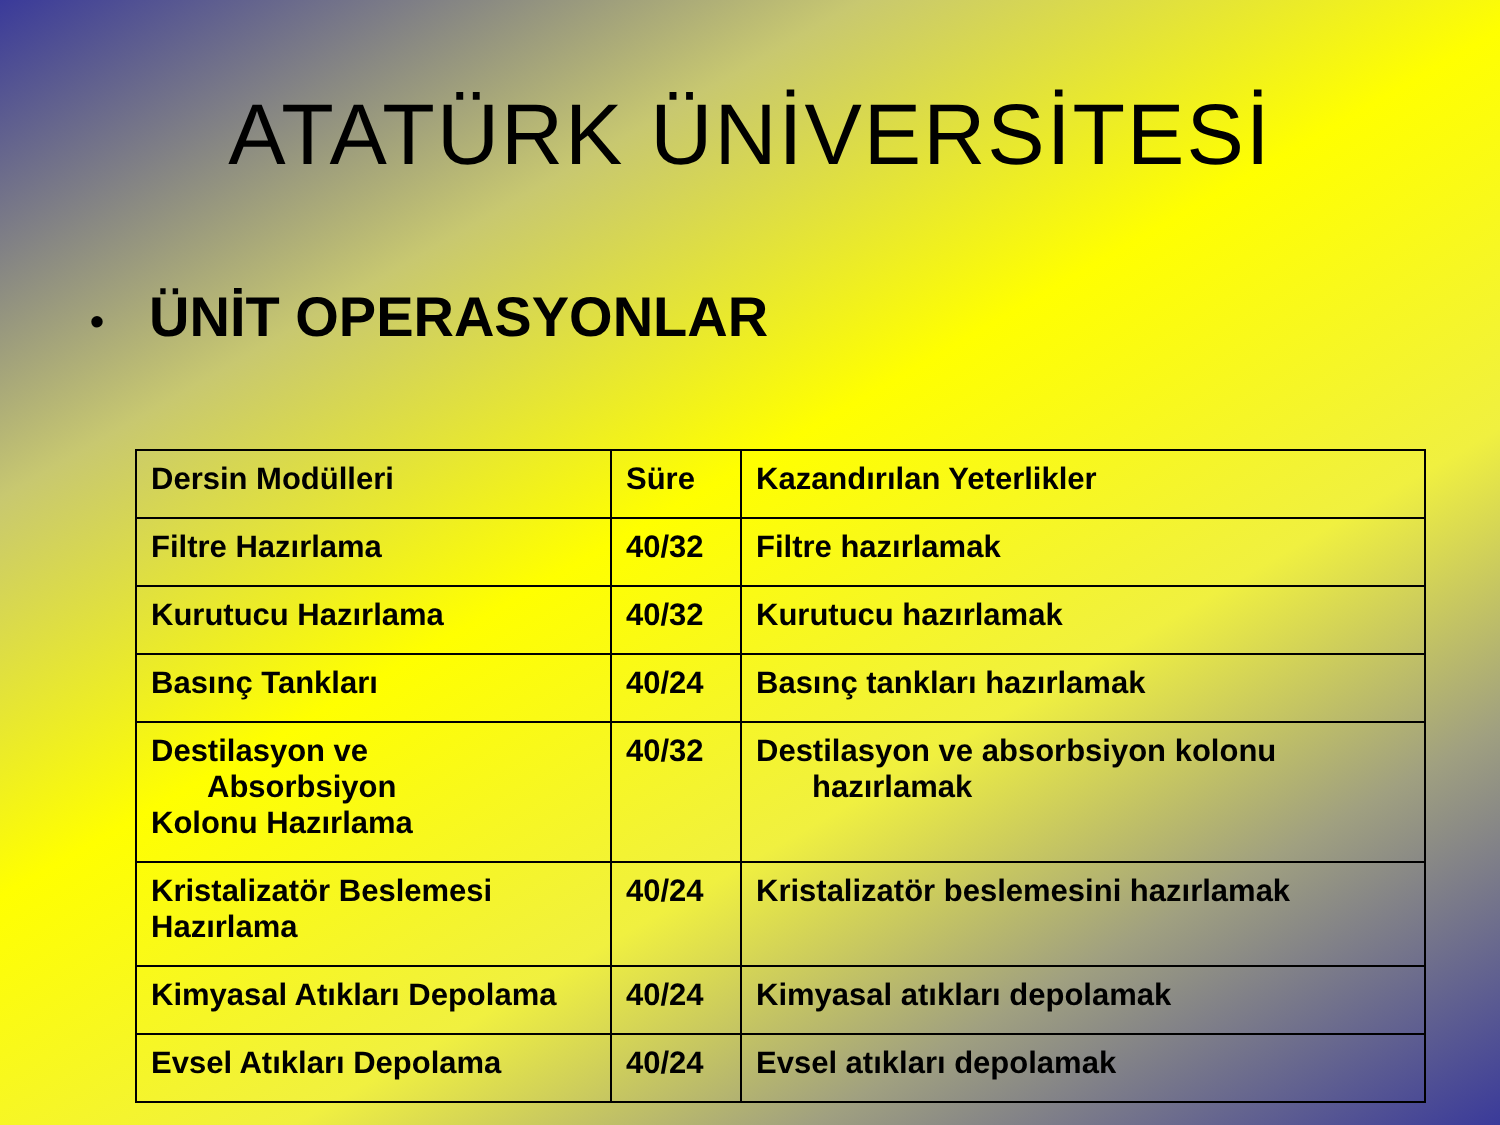ATATÜRK ÜNİVERSİTESİ
• ÜNİT OPERASYONLAR
| Dersin Modülleri | Süre | Kazandırılan Yeterlikler |
| Filtre Hazırlama | 40/32 | Filtre hazırlamak |
| Kurutucu Hazırlama | 40/32 | Kurutucu hazırlamak |
| Basınç Tankları | 40/24 | Basınç tankları hazırlamak |
| Destilasyon ve Absorbsiyon Kolonu Hazırlama | 40/32 | Destilasyon ve absorbsiyon kolonu hazırlamak |
| Kristalizatör Beslemesi Hazırlama | 40/24 | Kristalizatör beslemesini hazırlamak |
| Kimyasal Atıkları Depolama | 40/24 | Kimyasal atıkları depolamak |
| Evsel Atıkları Depolama | 40/24 | Evsel atıkları depolamak |